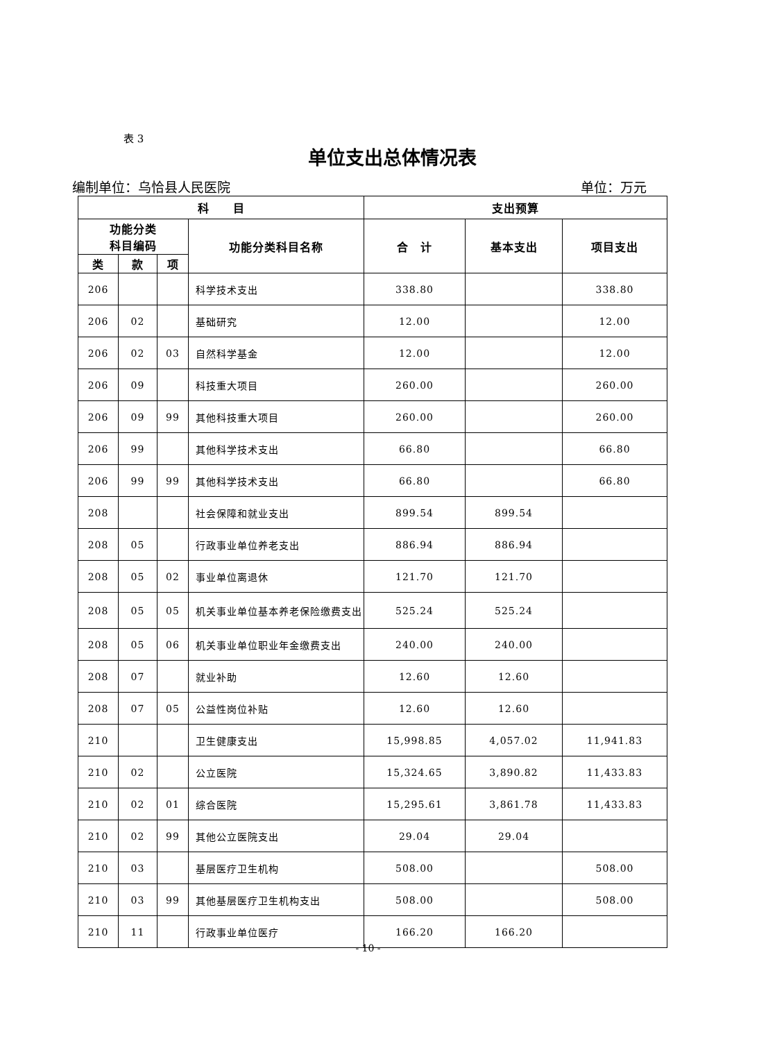表 3
单位支出总体情况表
编制单位：乌恰县人民医院 单位：万元
| 科 目 | | | | 支出预算 | | |
| --- | --- | --- | --- | --- | --- | --- |
| 功能分类 科目编码 | | | 功能分类科目名称 | 合 计 | 基本支出 | 项目支出 |
| 类 | 款 | 项 | | | | |
| 206 | | | 科学技术支出 | 338.80 | | 338.80 |
| 206 | 02 | | 基础研究 | 12.00 | | 12.00 |
| 206 | 02 | 03 | 自然科学基金 | 12.00 | | 12.00 |
| 206 | 09 | | 科技重大项目 | 260.00 | | 260.00 |
| 206 | 09 | 99 | 其他科技重大项目 | 260.00 | | 260.00 |
| 206 | 99 | | 其他科学技术支出 | 66.80 | | 66.80 |
| 206 | 99 | 99 | 其他科学技术支出 | 66.80 | | 66.80 |
| 208 | | | 社会保障和就业支出 | 899.54 | 899.54 | |
| 208 | 05 | | 行政事业单位养老支出 | 886.94 | 886.94 | |
| 208 | 05 | 02 | 事业单位离退休 | 121.70 | 121.70 | |
| 208 | 05 | 05 | 机关事业单位基本养老保险缴费支出 | 525.24 | 525.24 | |
| 208 | 05 | 06 | 机关事业单位职业年金缴费支出 | 240.00 | 240.00 | |
| 208 | 07 | | 就业补助 | 12.60 | 12.60 | |
| 208 | 07 | 05 | 公益性岗位补贴 | 12.60 | 12.60 | |
| 210 | | | 卫生健康支出 | 15,998.85 | 4,057.02 | 11,941.83 |
| 210 | 02 | | 公立医院 | 15,324.65 | 3,890.82 | 11,433.83 |
| 210 | 02 | 01 | 综合医院 | 15,295.61 | 3,861.78 | 11,433.83 |
| 210 | 02 | 99 | 其他公立医院支出 | 29.04 | 29.04 | |
| 210 | 03 | | 基层医疗卫生机构 | 508.00 | | 508.00 |
| 210 | 03 | 99 | 其他基层医疗卫生机构支出 | 508.00 | | 508.00 |
| 210 | 11 | | 行政事业单位医疗 | 166.20 | 166.20 | |
- 10 -